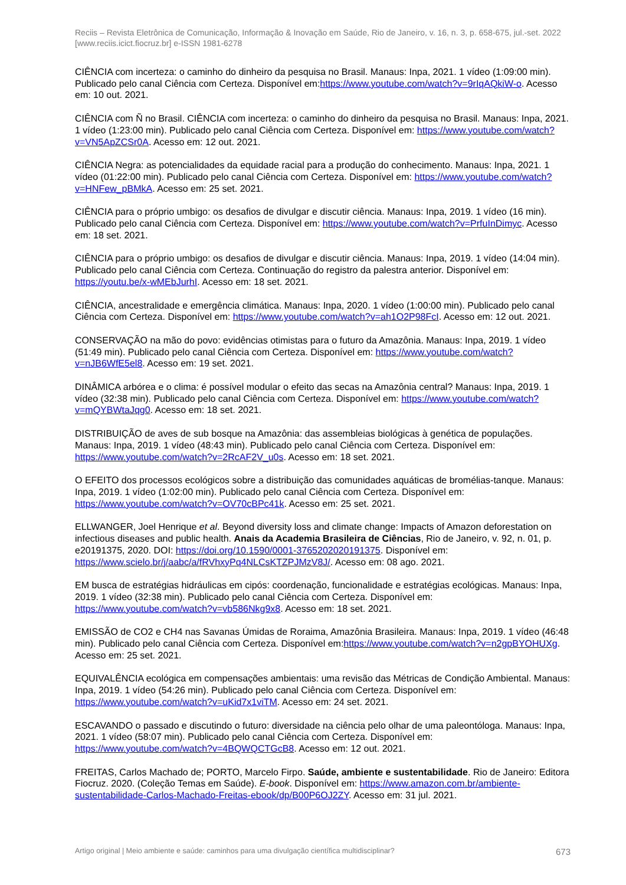Reciis – Revista Eletrônica de Comunicação, Informação & Inovação em Saúde, Rio de Janeiro, v. 16, n. 3, p. 658-675, jul.-set. 2022
[www.reciis.icict.fiocruz.br] e-ISSN 1981-6278
CIÊNCIA com incerteza: o caminho do dinheiro da pesquisa no Brasil. Manaus: Inpa, 2021. 1 vídeo (1:09:00 min). Publicado pelo canal Ciência com Certeza. Disponível em:https://www.youtube.com/watch?v=9rIqAQkiW-o. Acesso em: 10 out. 2021.
CIÊNCIA com Ñ no Brasil. CIÊNCIA com incerteza: o caminho do dinheiro da pesquisa no Brasil. Manaus: Inpa, 2021. 1 vídeo (1:23:00 min). Publicado pelo canal Ciência com Certeza. Disponível em: https://www.youtube.com/watch?v=VN5ApZCSr0A. Acesso em: 12 out. 2021.
CIÊNCIA Negra: as potencialidades da equidade racial para a produção do conhecimento. Manaus: Inpa, 2021. 1 vídeo (01:22:00 min). Publicado pelo canal Ciência com Certeza. Disponível em: https://www.youtube.com/watch?v=HNFew_pBMkA. Acesso em: 25 set. 2021.
CIÊNCIA para o próprio umbigo: os desafios de divulgar e discutir ciência. Manaus: Inpa, 2019. 1 vídeo (16 min). Publicado pelo canal Ciência com Certeza. Disponível em: https://www.youtube.com/watch?v=PrfuInDimyc. Acesso em: 18 set. 2021.
CIÊNCIA para o próprio umbigo: os desafios de divulgar e discutir ciência. Manaus: Inpa, 2019. 1 vídeo (14:04 min). Publicado pelo canal Ciência com Certeza. Continuação do registro da palestra anterior. Disponível em: https://youtu.be/x-wMEbJurhI. Acesso em: 18 set. 2021.
CIÊNCIA, ancestralidade e emergência climática. Manaus: Inpa, 2020. 1 vídeo (1:00:00 min). Publicado pelo canal Ciência com Certeza. Disponível em: https://www.youtube.com/watch?v=ah1O2P98FcI. Acesso em: 12 out. 2021.
CONSERVAÇÃO na mão do povo: evidências otimistas para o futuro da Amazônia. Manaus: Inpa, 2019. 1 vídeo (51:49 min). Publicado pelo canal Ciência com Certeza. Disponível em: https://www.youtube.com/watch?v=nJB6WfE5el8. Acesso em: 19 set. 2021.
DINÂMICA arbórea e o clima: é possível modular o efeito das secas na Amazônia central? Manaus: Inpa, 2019. 1 vídeo (32:38 min). Publicado pelo canal Ciência com Certeza. Disponível em: https://www.youtube.com/watch?v=mQYBWtaJqg0. Acesso em: 18 set. 2021.
DISTRIBUIÇÃO de aves de sub bosque na Amazônia: das assembleias biológicas à genética de populações. Manaus: Inpa, 2019. 1 vídeo (48:43 min). Publicado pelo canal Ciência com Certeza. Disponível em: https://www.youtube.com/watch?v=2RcAF2V_u0s. Acesso em: 18 set. 2021.
O EFEITO dos processos ecológicos sobre a distribuição das comunidades aquáticas de bromélias-tanque. Manaus: Inpa, 2019. 1 vídeo (1:02:00 min). Publicado pelo canal Ciência com Certeza. Disponível em: https://www.youtube.com/watch?v=OV70cBPc41k. Acesso em: 25 set. 2021.
ELLWANGER, Joel Henrique et al. Beyond diversity loss and climate change: Impacts of Amazon deforestation on infectious diseases and public health. Anais da Academia Brasileira de Ciências, Rio de Janeiro, v. 92, n. 01, p. e20191375, 2020. DOI: https://doi.org/10.1590/0001-3765202020191375. Disponível em: https://www.scielo.br/j/aabc/a/fRVhxyPq4NLCsKTZPJMzV8J/. Acesso em: 08 ago. 2021.
EM busca de estratégias hidráulicas em cipós: coordenação, funcionalidade e estratégias ecológicas. Manaus: Inpa, 2019. 1 vídeo (32:38 min). Publicado pelo canal Ciência com Certeza. Disponível em: https://www.youtube.com/watch?v=vb586Nkg9x8. Acesso em: 18 set. 2021.
EMISSÃO de CO2 e CH4 nas Savanas Úmidas de Roraima, Amazônia Brasileira. Manaus: Inpa, 2019. 1 vídeo (46:48 min). Publicado pelo canal Ciência com Certeza. Disponível em:https://www.youtube.com/watch?v=n2gpBYOHUXg. Acesso em: 25 set. 2021.
EQUIVALÊNCIA ecológica em compensações ambientais: uma revisão das Métricas de Condição Ambiental. Manaus: Inpa, 2019. 1 vídeo (54:26 min). Publicado pelo canal Ciência com Certeza. Disponível em: https://www.youtube.com/watch?v=uKid7x1viTM. Acesso em: 24 set. 2021.
ESCAVANDO o passado e discutindo o futuro: diversidade na ciência pelo olhar de uma paleontóloga. Manaus: Inpa, 2021. 1 vídeo (58:07 min). Publicado pelo canal Ciência com Certeza. Disponível em: https://www.youtube.com/watch?v=4BQWQCTGcB8. Acesso em: 12 out. 2021.
FREITAS, Carlos Machado de; PORTO, Marcelo Firpo. Saúde, ambiente e sustentabilidade. Rio de Janeiro: Editora Fiocruz. 2020. (Coleção Temas em Saúde). E-book. Disponível em: https://www.amazon.com.br/ambiente-sustentabilidade-Carlos-Machado-Freitas-ebook/dp/B00P6OJ2ZY. Acesso em: 31 jul. 2021.
Artigo original | Meio ambiente e saúde: caminhos para uma divulgação científica multidisciplinar? 673